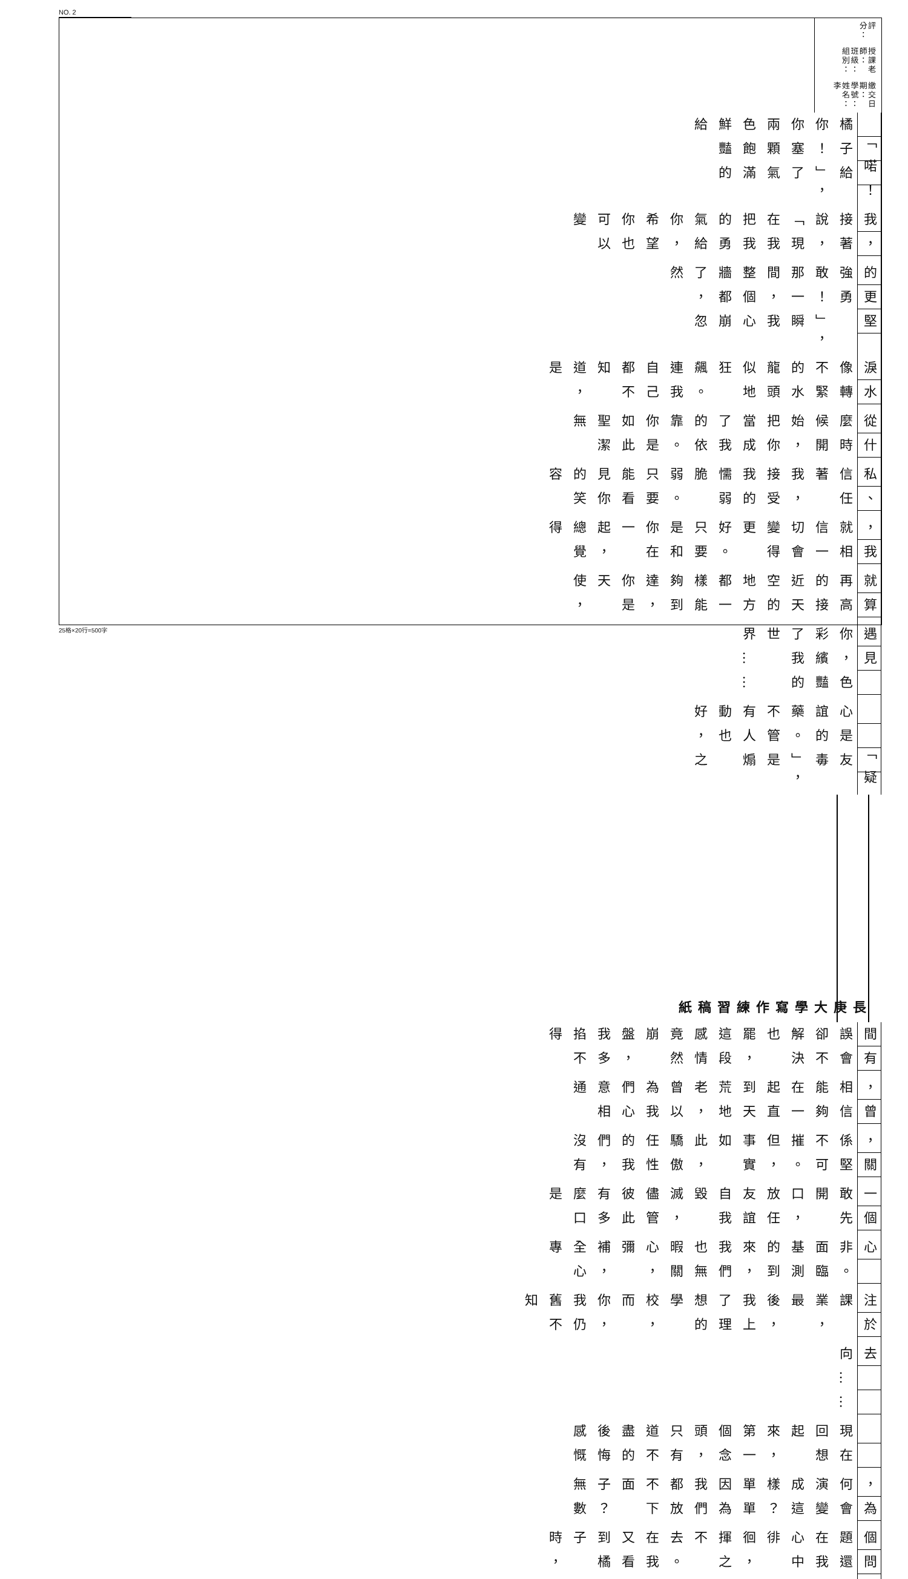NO. 2
評分：
授課老師：　班級：　組別：
繳交日期：　學號：　姓名：李
　「喏！橘子給你！」，你塞了兩顆氣色飽滿鮮豔的給
我，接著說，「現在我把我的勇氣給你，希望你也可以變
的更堅強勇敢！」，那一瞬間，我整個心牆都崩了，忽然
淚水像轉不緊的水龍頭似地狂飆。連我自己都不知道，是
從什麼時候開始，把你當成了我的依靠。你是如此聖潔無
私、信任著我，接受我的懦弱脆弱。只要能看見你的笑容
，我就相信一切會變得更好。只要是和你在一起，總覺得
就算再高的接近天空的地方都一樣能夠到達，你是天使，
遇見你，色彩繽豔了我的世界……
　　「疑心是友誼的毒藥。」，不管是有人煽動也好，之
長庚大學寫作練習稿紙
間有誤會卻不解決也罷，這段感情竟然崩盤，我多掐不得
，曾相信能夠在一起直到天荒地老，曾以為我們心意相通
，關係堅不可摧。但，事實如此，驕傲任性的我們，沒有
一個敢先開口，放任友誼自我毀滅，儘管彼此有多麼口是
心非。面臨基測的到來，我們也無暇關心，彌補，全心專
注於課業，最後，我上了理想的學校，而你，我仍舊不知
去向……
　　現在回想起來，第一個念頭，只有道不盡的後悔感慨
，為何會演變成這樣？單單因為我們都放不下面子？無數
個問題還在我心中徘徊，揮之不去。在我又看到橘子時，
25格×20行=500字